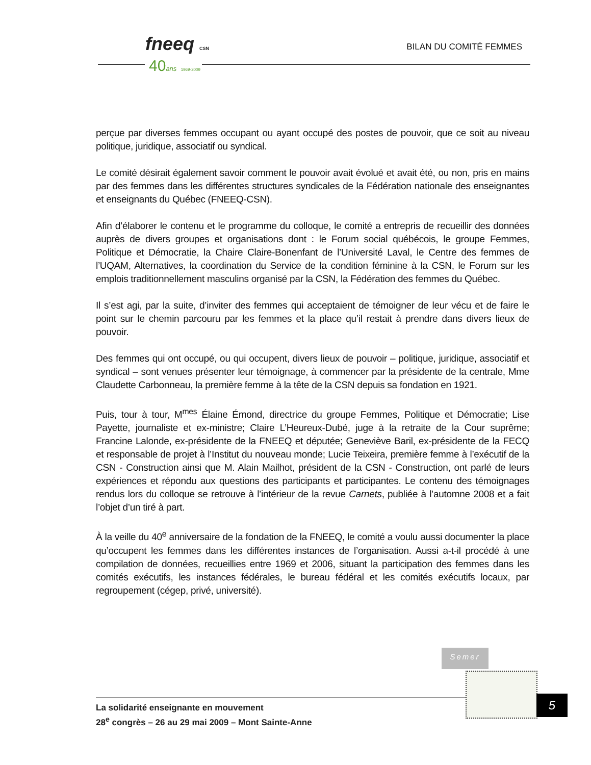fneeq CSN
40ans 1969-2009
BILAN DU COMITÉ FEMMES
perçue par diverses femmes occupant ou ayant occupé des postes de pouvoir, que ce soit au niveau politique, juridique, associatif ou syndical.
Le comité désirait également savoir comment le pouvoir avait évolué et avait été, ou non, pris en mains par des femmes dans les différentes structures syndicales de la Fédération nationale des enseignantes et enseignants du Québec (FNEEQ-CSN).
Afin d’élaborer le contenu et le programme du colloque, le comité a entrepris de recueillir des données auprès de divers groupes et organisations dont : le Forum social québécois, le groupe Femmes, Politique et Démocratie, la Chaire Claire-Bonenfant de l’Université Laval, le Centre des femmes de l’UQAM, Alternatives, la coordination du Service de la condition féminine à la CSN, le Forum sur les emplois traditionnellement masculins organisé par la CSN, la Fédération des femmes du Québec.
Il s’est agi, par la suite, d’inviter des femmes qui acceptaient de témoigner de leur vécu et de faire le point sur le chemin parcouru par les femmes et la place qu’il restait à prendre dans divers lieux de pouvoir.
Des femmes qui ont occupé, ou qui occupent, divers lieux de pouvoir – politique, juridique, associatif et syndical – sont venues présenter leur témoignage, à commencer par la présidente de la centrale, Mme Claudette Carbonneau, la première femme à la tête de la CSN depuis sa fondation en 1921.
Puis, tour à tour, M<sup>mes</sup> Élaine Émond, directrice du groupe Femmes, Politique et Démocratie; Lise Payette, journaliste et ex-ministre; Claire L’Heureux-Dubé, juge à la retraite de la Cour suprême; Francine Lalonde, ex-présidente de la FNEEQ et députée; Geneviève Baril, ex-présidente de la FECQ et responsable de projet à l’Institut du nouveau monde; Lucie Teixeira, première femme à l’exécutif de la CSN - Construction ainsi que M. Alain Mailhot, président de la CSN - Construction, ont parlé de leurs expériences et répondu aux questions des participants et participantes. Le contenu des témoignages rendus lors du colloque se retrouve à l’intérieur de la revue Carnets, publiée à l’automne 2008 et a fait l’objet d’un tiré à part.
À la veille du 40<sup>e</sup> anniversaire de la fondation de la FNEEQ, le comité a voulu aussi documenter la place qu’occupent les femmes dans les différentes instances de l’organisation. Aussi a-t-il procédé à une compilation de données, recueillies entre 1969 et 2006, situant la participation des femmes dans les comités exécutifs, les instances fédérales, le bureau fédéral et les comités exécutifs locaux, par regroupement (cégep, privé, université).
Semer
La solidarité enseignante en mouvement
28<sup>e</sup> congrès – 26 au 29 mai 2009 – Mont Sainte-Anne
5